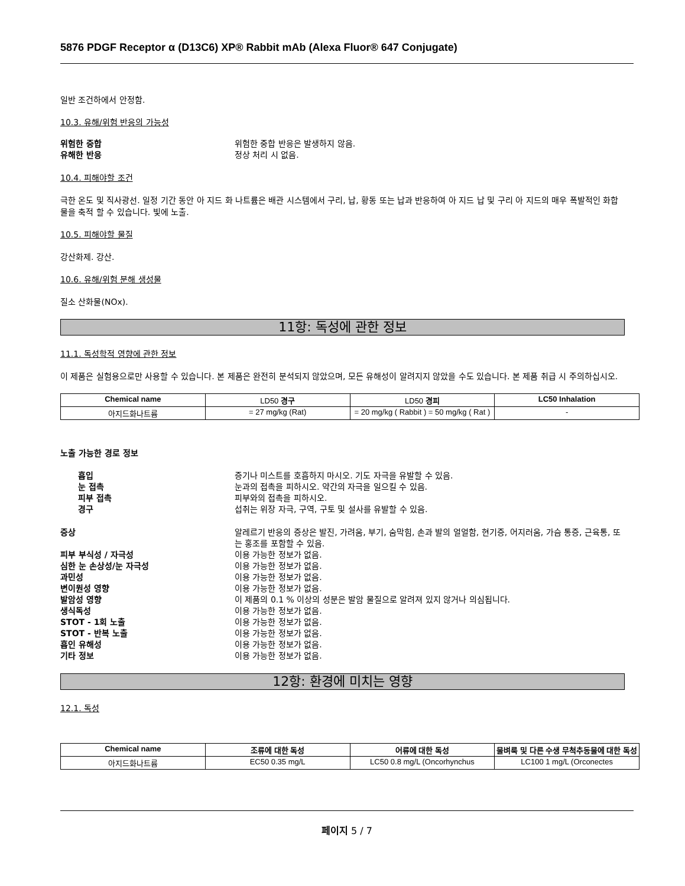5876 PDGF Receptor α (D13C6) XP® Rabbit mAb (Alexa Fluor® 647 Conjugate)
일반 조건하에서 안정함.
10.3. 유해/위험 반응의 가능성
위험한 중합 위험한 중합 반응은 발생하지 않음.
유해한 반응 정상 처리 시 없음.
10.4. 피해야할 조건
극한 온도 및 직사광선. 일정 기간 동안 아 지드 화 나트륨은 배관 시스템에서 구리, 납, 황동 또는 납과 반응하여 아 지드 납 및 구리 아 지드의 매우 폭발적인 화합물을 축적 할 수 있습니다. 빛에 노출.
10.5. 피해야할 물질
강산화제. 강산.
10.6. 유해/위험 분해 생성물
질소 산화물(NOx).
11항: 독성에 관한 정보
11.1. 독성학적 영향에 관한 정보
이 제품은 실험용으로만 사용할 수 있습니다. 본 제품은 완전히 분석되지 않았으며, 모든 유해성이 알려지지 않았을 수도 있습니다. 본 제품 취급 시 주의하십시오.
| Chemical name | LD50 경구 | LD50 경피 | LC50 Inhalation |
| --- | --- | --- | --- |
| 아지드화나트륨 | = 27 mg/kg (Rat) | = 20 mg/kg ( Rabbit ) = 50 mg/kg ( Rat ) | - |
노출 가능한 경로 정보
흡입 증기나 미스트를 호흡하지 마시오. 기도 자극을 유발할 수 있음.
눈 접촉 눈과의 접촉을 피하시오. 약간의 자극을 일으킬 수 있음.
피부 접촉 피부와의 접촉을 피하시오.
경구 섭취는 위장 자극, 구역, 구토 및 설사를 유발할 수 있음.
증상 알레르기 반응의 증상은 발진, 가려움, 부기, 숨막힘, 손과 발의 얼얼함, 현기증, 어지러움, 가슴 통증, 근육통, 또는 홍조를 포함할 수 있음.
피부 부식성 / 자극성 이용 가능한 정보가 없음.
심한 눈 손상성/눈 자극성 이용 가능한 정보가 없음.
과민성 이용 가능한 정보가 없음.
변이원성 영향 이용 가능한 정보가 없음.
발암성 영향 이 제품의 0.1 % 이상의 성분은 발암 물질으로 알려져 있지 않거나 의심됩니다.
생식독성 이용 가능한 정보가 없음.
STOT - 1회 노출 이용 가능한 정보가 없음.
STOT - 반복 노출 이용 가능한 정보가 없음.
흡인 유해성 이용 가능한 정보가 없음.
기타 정보 이용 가능한 정보가 없음.
12항: 환경에 미치는 영향
12.1. 독성
| Chemical name | 조류에 대한 독성 | 어류에 대한 독성 | 물벼룩 및 다른 수생 무척추동물에 대한 독성 |
| --- | --- | --- | --- |
| 아지드화나트륨 | EC50 0.35 mg/L | LC50 0.8 mg/L (Oncorhynchus | LC100 1 mg/L (Orconectes |
페이지 5 / 7